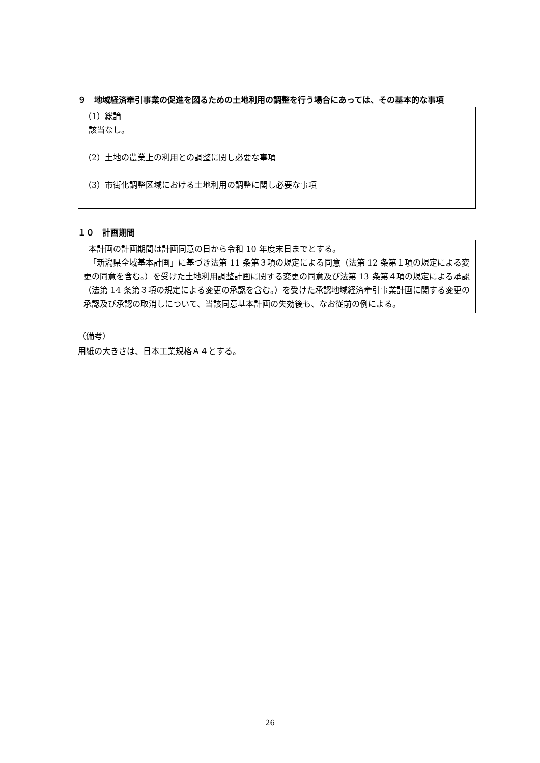９　地域経済牽引事業の促進を図るための土地利用の調整を行う場合にあっては、その基本的な事項
（1）総論
該当なし。
（2）土地の農業上の利用との調整に関し必要な事項
（3）市街化調整区域における土地利用の調整に関し必要な事項
１０　計画期間
本計画の計画期間は計画同意の日から令和 10 年度末日までとする。
「新潟県全域基本計画」に基づき法第 11 条第３項の規定による同意（法第 12 条第１項の規定による変更の同意を含む。）を受けた土地利用調整計画に関する変更の同意及び法第 13 条第４項の規定による承認（法第 14 条第３項の規定による変更の承認を含む。）を受けた承認地域経済牽引事業計画に関する変更の承認及び承認の取消しについて、当該同意基本計画の失効後も、なお従前の例による。
（備考）
用紙の大きさは、日本工業規格Ａ４とする。
26